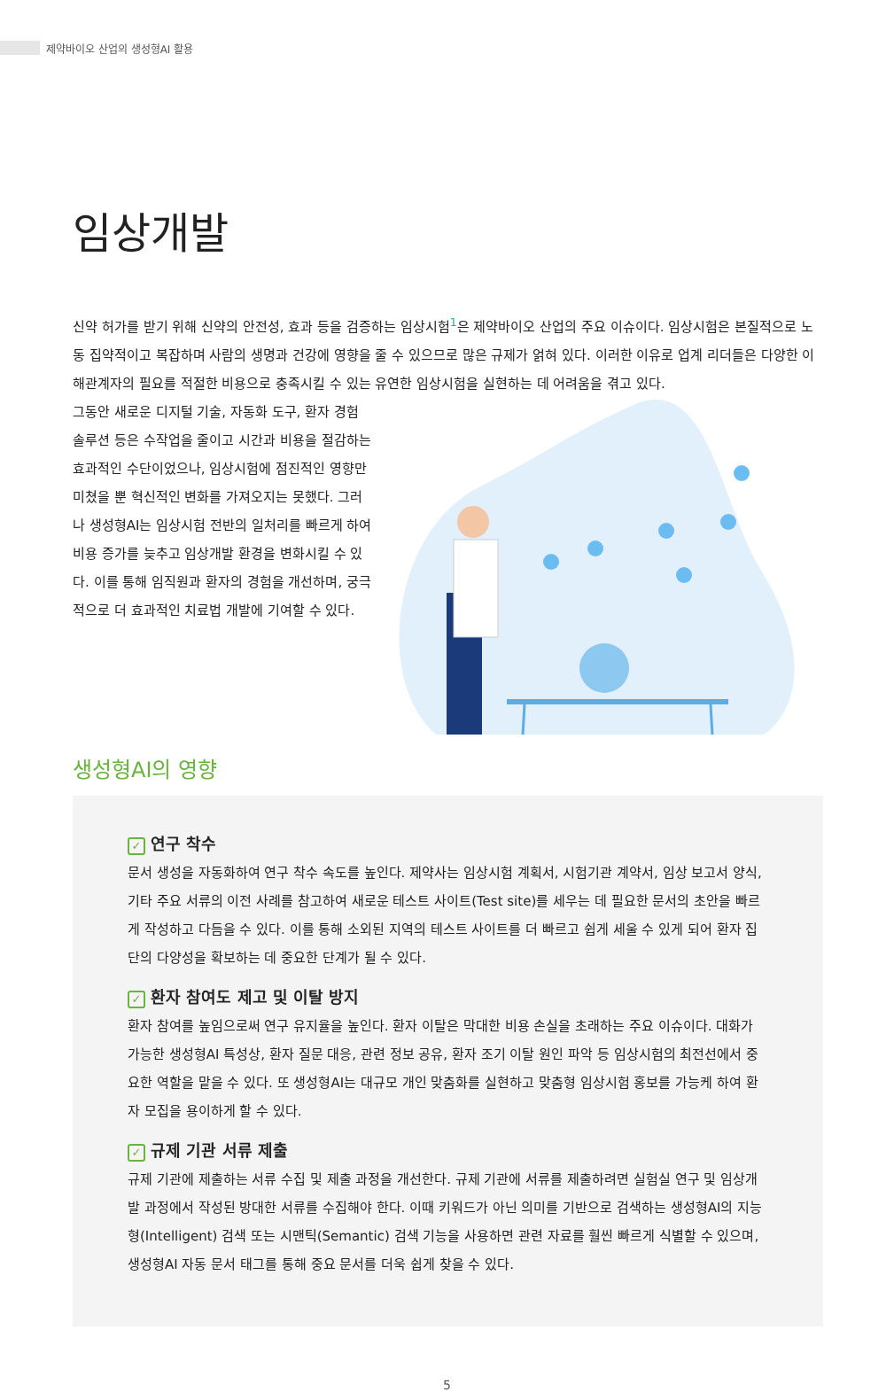제약바이오 산업의 생성형AI 활용
임상개발
신약 허가를 받기 위해 신약의 안전성, 효과 등을 검증하는 임상시험<sup>1</sup>은 제약바이오 산업의 주요 이슈이다. 임상시험은 본질적으로 노동 집약적이고 복잡하며 사람의 생명과 건강에 영향을 줄 수 있으므로 많은 규제가 얽혀 있다. 이러한 이유로 업계 리더들은 다양한 이해관계자의 필요를 적절한 비용으로 충족시킬 수 있는 유연한 임상시험을 실현하는 데 어려움을 겪고 있다.
그동안 새로운 디지털 기술, 자동화 도구, 환자 경험 솔루션 등은 수작업을 줄이고 시간과 비용을 절감하는 효과적인 수단이었으나, 임상시험에 점진적인 영향만 미쳤을 뿐 혁신적인 변화를 가져오지는 못했다. 그러나 생성형AI는 임상시험 전반의 일처리를 빠르게 하여 비용 증가를 늦추고 임상개발 환경을 변화시킬 수 있다. 이를 통해 임직원과 환자의 경험을 개선하며, 궁극적으로 더 효과적인 치료법 개발에 기여할 수 있다.
생성형AI의 영향
✓ 연구 착수
문서 생성을 자동화하여 연구 착수 속도를 높인다. 제약사는 임상시험 계획서, 시험기관 계약서, 임상 보고서 양식, 기타 주요 서류의 이전 사례를 참고하여 새로운 테스트 사이트(Test site)를 세우는 데 필요한 문서의 초안을 빠르게 작성하고 다듬을 수 있다. 이를 통해 소외된 지역의 테스트 사이트를 더 빠르고 쉽게 세울 수 있게 되어 환자 집단의 다양성을 확보하는 데 중요한 단계가 될 수 있다.
✓ 환자 참여도 제고 및 이탈 방지
환자 참여를 높임으로써 연구 유지율을 높인다. 환자 이탈은 막대한 비용 손실을 초래하는 주요 이슈이다. 대화가 가능한 생성형AI 특성상, 환자 질문 대응, 관련 정보 공유, 환자 조기 이탈 원인 파악 등 임상시험의 최전선에서 중요한 역할을 맡을 수 있다. 또 생성형AI는 대규모 개인 맞춤화를 실현하고 맞춤형 임상시험 홍보를 가능케 하여 환자 모집을 용이하게 할 수 있다.
✓ 규제 기관 서류 제출
규제 기관에 제출하는 서류 수집 및 제출 과정을 개선한다. 규제 기관에 서류를 제출하려면 실험실 연구 및 임상개발 과정에서 작성된 방대한 서류를 수집해야 한다. 이때 키워드가 아닌 의미를 기반으로 검색하는 생성형AI의 지능형(Intelligent) 검색 또는 시맨틱(Semantic) 검색 기능을 사용하면 관련 자료를 훨씬 빠르게 식별할 수 있으며, 생성형AI 자동 문서 태그를 통해 중요 문서를 더욱 쉽게 찾을 수 있다.
5